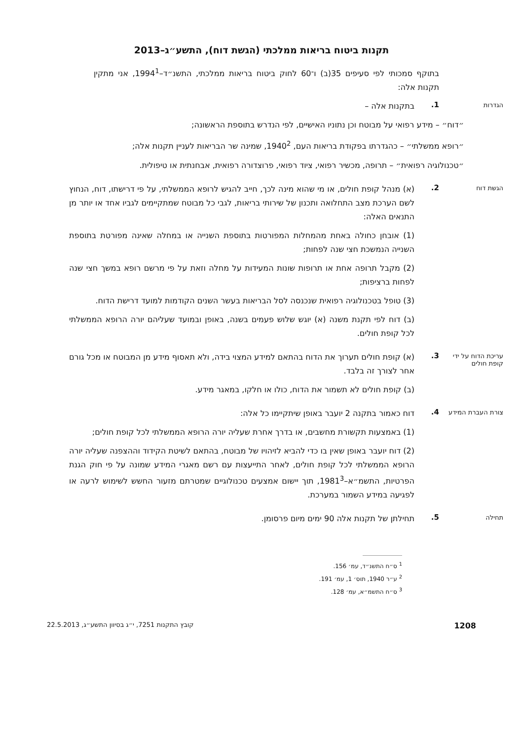תקנות ביטוח בריאות ממלכתי (הגשת דוח), התשע״ג–2013
בתוקף סמכותי לפי סעיפים 35(ב) ו־60 לחוק ביטוח בריאות ממלכתי, התשנ״ד–1994<sup>1</sup>, אני מתקין תקנות אלה:
הגדרות
1.
בתקנות אלה –
״דוח״ – מידע רפואי על מבוטח וכן נתוניו האישיים, לפי הנדרש בתוספת הראשונה;
״רופא ממשלתי״ – כהגדרתו בפקודת בריאות העם, 1940<sup>2</sup>, שמינה שר הבריאות לעניין תקנות אלה;
״טכנולוגיה רפואית״ – תרופה, מכשיר רפואי, ציוד רפואי, פרוצדורה רפואית, אבחנתית או טיפולית.
הגשת דוח
2.
(א) מנהל קופת חולים, או מי שהוא מינה לכך, חייב להגיש לרופא הממשלתי, על פי דרישתו, דוח, הנחוץ לשם הערכת מצב התחלואה ותכנון של שירותי בריאות, לגבי כל מבוטח שמתקיימים לגביו אחד או יותר מן התנאים האלה:
(1) אובחן כחולה באחת מהמחלות המפורטות בתוספת השנייה או במחלה שאינה מפורטת בתוספת השנייה הנמשכת חצי שנה לפחות;
(2) מקבל תרופה אחת או תרופות שונות המעידות על מחלה וזאת על פי מרשם רופא במשך חצי שנה לפחות ברציפות;
(3) טופל בטכנולוגיה רפואית שנכנסה לסל הבריאות בעשר השנים הקודמות למועד דרישת הדוח.
(ב) דוח לפי תקנת משנה (א) יוגש שלוש פעמים בשנה, באופן ובמועד שעליהם יורה הרופא הממשלתי לכל קופת חולים.
עריכת הדוח על ידי קופת חולים
3.
(א) קופת חולים תערוך את הדוח בהתאם למידע המצוי בידה, ולא תאסוף מידע מן המבוטח או מכל גורם אחר לצורך זה בלבד.
(ב) קופת חולים לא תשמור את הדוח, כולו או חלקו, במאגר מידע.
צורת העברת המידע
4.
דוח כאמור בתקנה 2 יועבר באופן שיתקיימו כל אלה:
(1) באמצעות תקשורת מחשבים, או בדרך אחרת שעליה יורה הרופא הממשלתי לכל קופת חולים;
(2) דוח יועבר באופן שאין בו כדי להביא לזיהויו של מבוטח, בהתאם לשיטת הקידוד וההצפנה שעליה יורה הרופא הממשלתי לכל קופת חולים, לאחר התייעצות עם רשם מאגרי המידע שמונה על פי חוק הגנת הפרטיות, התשמ״א–1981<sup>3</sup>, תוך יישום אמצעים טכנולוגיים שמטרתם מזעור החשש לשימוש לרעה או לפגיעה במידע השמור במערכת.
תחילה
5.
תחילתן של תקנות אלה 90 ימים מיום פרסומן.
<sup>1</sup> ס״ח התשנ״ד, עמ׳ 156.
<sup>2</sup> ע״ר 1940, תוס׳ 1, עמ׳ 191.
<sup>3</sup> ס״ח התשמ״א, עמ׳ 128.
1208 קובץ התקנות 7251, י״ג בסיוון התשע״ג, 22.5.2013